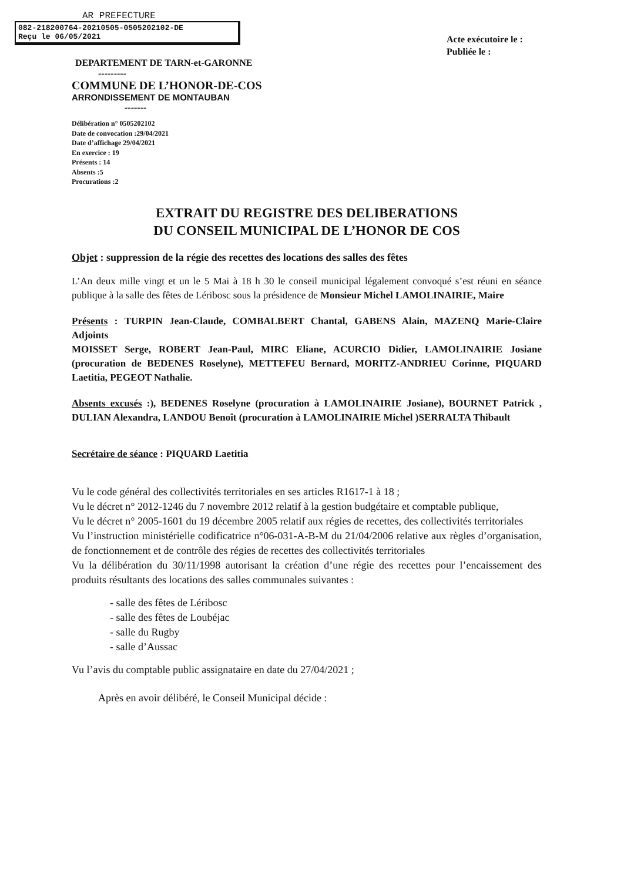AR PREFECTURE
082-218200764-20210505-0505202102-DE
Reçu le 06/05/2021
Acte exécutoire le :
Publiée le :
DEPARTEMENT DE TARN-et-GARONNE
---------
COMMUNE DE L’HONOR-DE-COS
ARRONDISSEMENT DE MONTAUBAN
-------
Délibération n° 0505202102
Date de convocation :29/04/2021
Date d’affichage 29/04/2021
En exercice : 19
Présents : 14
Absents :5
Procurations :2
EXTRAIT DU REGISTRE DES DELIBERATIONS
DU CONSEIL MUNICIPAL DE L’HONOR DE COS
Objet : suppression de la régie des recettes des locations des salles des fêtes
L’An deux mille vingt et un le 5 Mai à 18 h 30 le conseil municipal légalement convoqué s’est réuni en séance publique à la salle des fêtes de Léribosc sous la présidence de Monsieur Michel LAMOLINAIRIE, Maire
Présents : TURPIN Jean-Claude, COMBALBERT Chantal, GABENS Alain, MAZENQ Marie-Claire Adjoints
MOISSET Serge, ROBERT Jean-Paul, MIRC Eliane, ACURCIO Didier, LAMOLINAIRIE Josiane (procuration de BEDENES Roselyne), METTEFEU Bernard, MORITZ-ANDRIEU Corinne, PIQUARD Laetitia, PEGEOT Nathalie.
Absents excusés :), BEDENES Roselyne (procuration à LAMOLINAIRIE Josiane), BOURNET Patrick , DULIAN Alexandra, LANDOU Benoît (procuration à LAMOLINAIRIE Michel )SERRALTA Thibault
Secrétaire de séance : PIQUARD Laetitia
Vu le code général des collectivités territoriales en ses articles R1617-1 à 18 ;
Vu le décret n° 2012-1246 du 7 novembre 2012 relatif à la gestion budgétaire et comptable publique,
Vu le décret n° 2005-1601 du 19 décembre 2005 relatif aux régies de recettes, des collectivités territoriales
Vu l’instruction ministérielle codificatrice n°06-031-A-B-M du 21/04/2006 relative aux règles d’organisation, de fonctionnement et de contrôle des régies de recettes des collectivités territoriales
Vu la délibération du 30/11/1998 autorisant la création d’une régie des recettes pour l’encaissement des produits résultants des locations des salles communales suivantes :
- salle des fêtes de Léribosc
- salle des fêtes de Loubéjac
- salle du Rugby
- salle d’Aussac
Vu l’avis du comptable public assignataire en date du 27/04/2021 ;
Après en avoir délibéré, le Conseil Municipal décide :